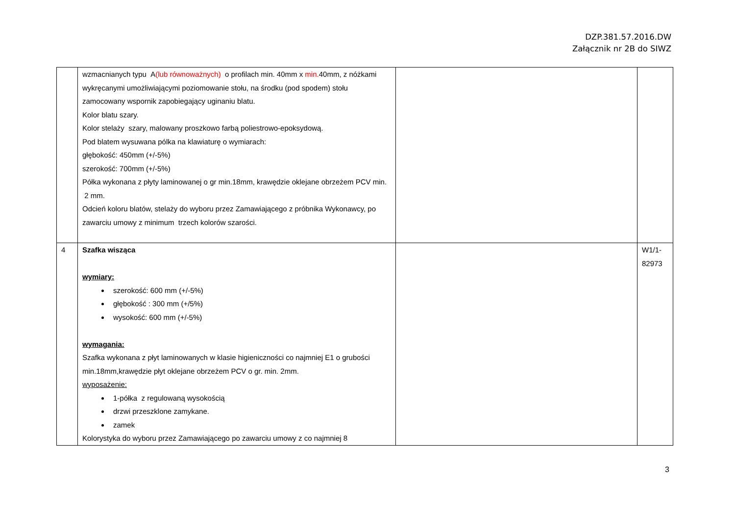DZP.381.57.2016.DW
Załącznik nr 2B do SIWZ
| | wzmacnianych typu A (lub równoważnych) o profilach min. 40mm x min. 40mm, z nóżkami wykręcanymi umożliwiającymi poziomowanie stołu, na środku (pod spodem) stołu zamocowany wspornik zapobiegający uginaniu blatu. Kolor blatu szary. Kolor stelaży szary, malowany proszkowo farbą poliestrowo-epoksydową. Pod blatem wysuwana pólka na klawiaturę o wymiarach: głębokość: 450mm (+/-5%) szerokość: 700mm (+/-5%) Półka wykonana z płyty laminowanej o gr min.18mm, krawędzie oklejane obrzeżem PCV min. 2 mm. Odcień koloru blatów, stelaży do wyboru przez Zamawiającego z próbnika Wykonawcy, po zawarciu umowy z minimum trzech kolorów szarości. | | |
| 4 | Szafka wisząca wymiary: szerokość: 600 mm (+/-5%) głębokość : 300 mm (+/5%) wysokość: 600 mm (+/-5%) wymagania: Szafka wykonana z płyt laminowanych w klasie higieniczności co najmniej E1 o grubości min.18mm,krawędzie płyt oklejane obrzeżem PCV o gr. min. 2mm. wyposażenie: 1-półka z regulowaną wysokością drzwi przeszklone zamykane. zamek Kolorystyka do wyboru przez Zamawiającego po zawarciu umowy z co najmniej 8 | | W1/1- 82973 |
3